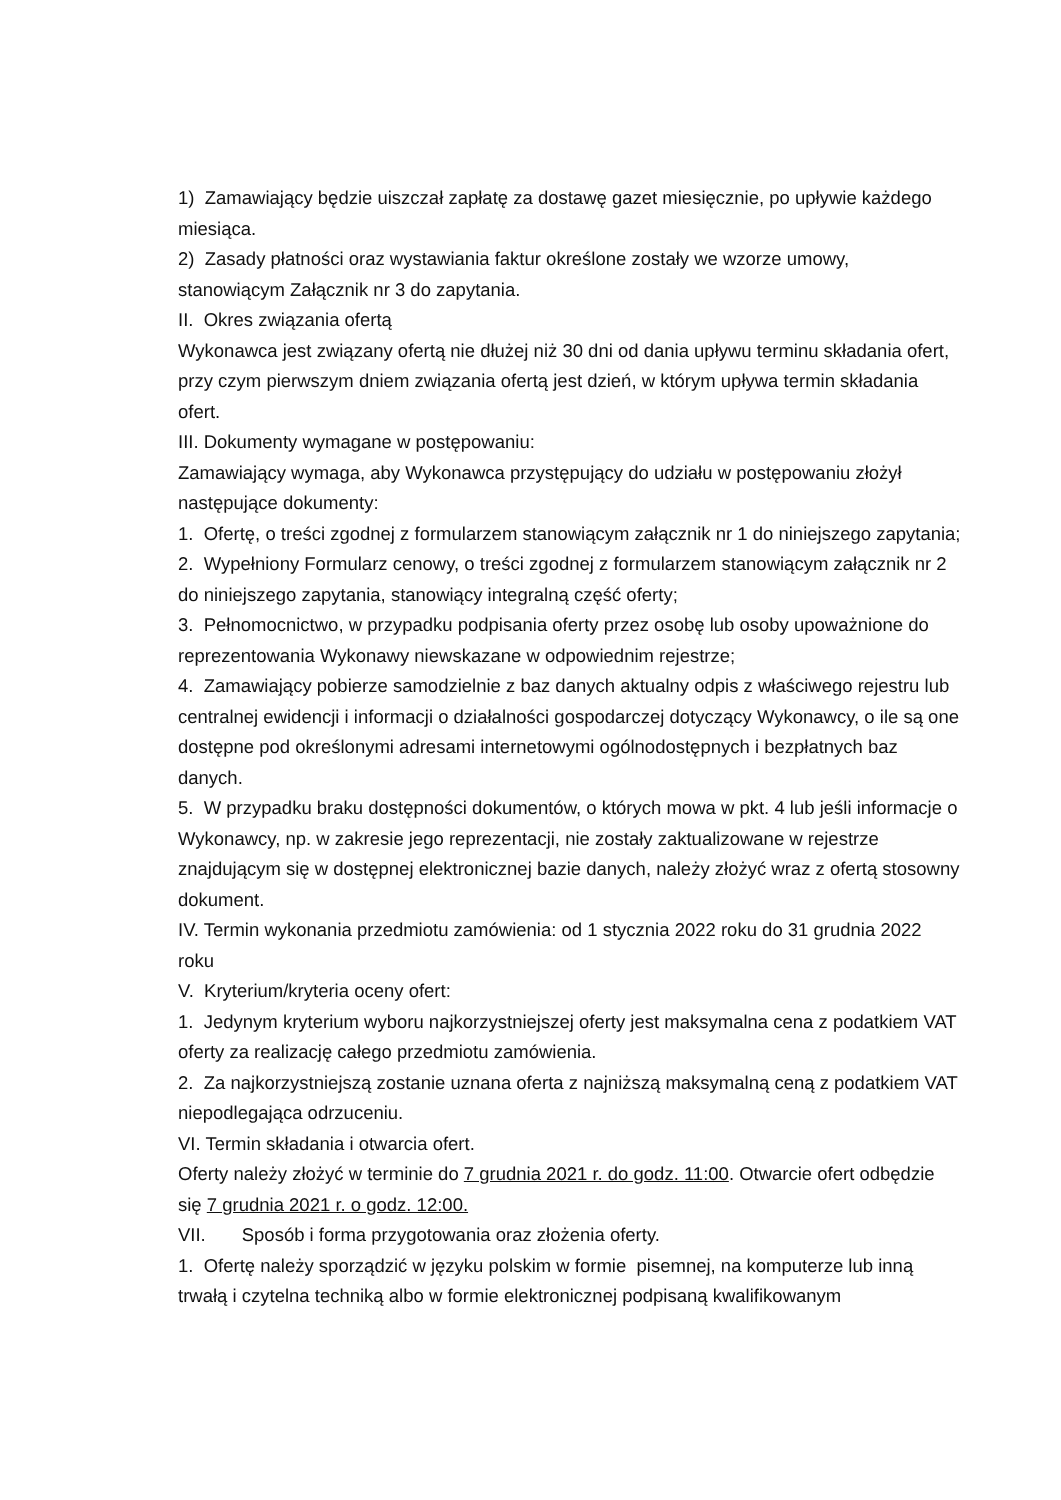1) Zamawiający będzie uiszczał zapłatę za dostawę gazet miesięcznie, po upływie każdego miesiąca.
2) Zasady płatności oraz wystawiania faktur określone zostały we wzorze umowy, stanowiącym Załącznik nr 3 do zapytania.
II. Okres związania ofertą
Wykonawca jest związany ofertą nie dłużej niż 30 dni od dania upływu terminu składania ofert, przy czym pierwszym dniem związania ofertą jest dzień, w którym upływa termin składania ofert.
III. Dokumenty wymagane w postępowaniu:
Zamawiający wymaga, aby Wykonawca przystępujący do udziału w postępowaniu złożył następujące dokumenty:
1. Ofertę, o treści zgodnej z formularzem stanowiącym załącznik nr 1 do niniejszego zapytania;
2. Wypełniony Formularz cenowy, o treści zgodnej z formularzem stanowiącym załącznik nr 2 do niniejszego zapytania, stanowiący integralną część oferty;
3. Pełnomocnictwo, w przypadku podpisania oferty przez osobę lub osoby upoważnione do reprezentowania Wykonawy niewskazane w odpowiednim rejestrze;
4. Zamawiający pobierze samodzielnie z baz danych aktualny odpis z właściwego rejestru lub centralnej ewidencji i informacji o działalności gospodarczej dotyczący Wykonawcy, o ile są one dostępne pod określonymi adresami internetowymi ogólnodostępnych i bezpłatnych baz danych.
5. W przypadku braku dostępności dokumentów, o których mowa w pkt. 4 lub jeśli informacje o Wykonawcy, np. w zakresie jego reprezentacji, nie zostały zaktualizowane w rejestrze znajdującym się w dostępnej elektronicznej bazie danych, należy złożyć wraz z ofertą stosowny dokument.
IV. Termin wykonania przedmiotu zamówienia: od 1 stycznia 2022 roku do 31 grudnia 2022 roku
V. Kryterium/kryteria oceny ofert:
1. Jedynym kryterium wyboru najkorzystniejszej oferty jest maksymalna cena z podatkiem VAT oferty za realizację całego przedmiotu zamówienia.
2. Za najkorzystniejszą zostanie uznana oferta z najniższą maksymalną ceną z podatkiem VAT niepodlegająca odrzuceniu.
VI. Termin składania i otwarcia ofert.
Oferty należy złożyć w terminie do 7 grudnia 2021 r. do godz. 11:00. Otwarcie ofert odbędzie się 7 grudnia 2021 r. o godz. 12:00.
VII. Sposób i forma przygotowania oraz złożenia oferty.
1. Ofertę należy sporządzić w języku polskim w formie pisemnej, na komputerze lub inną trwałą i czytelna techniką albo w formie elektronicznej podpisaną kwalifikowanym